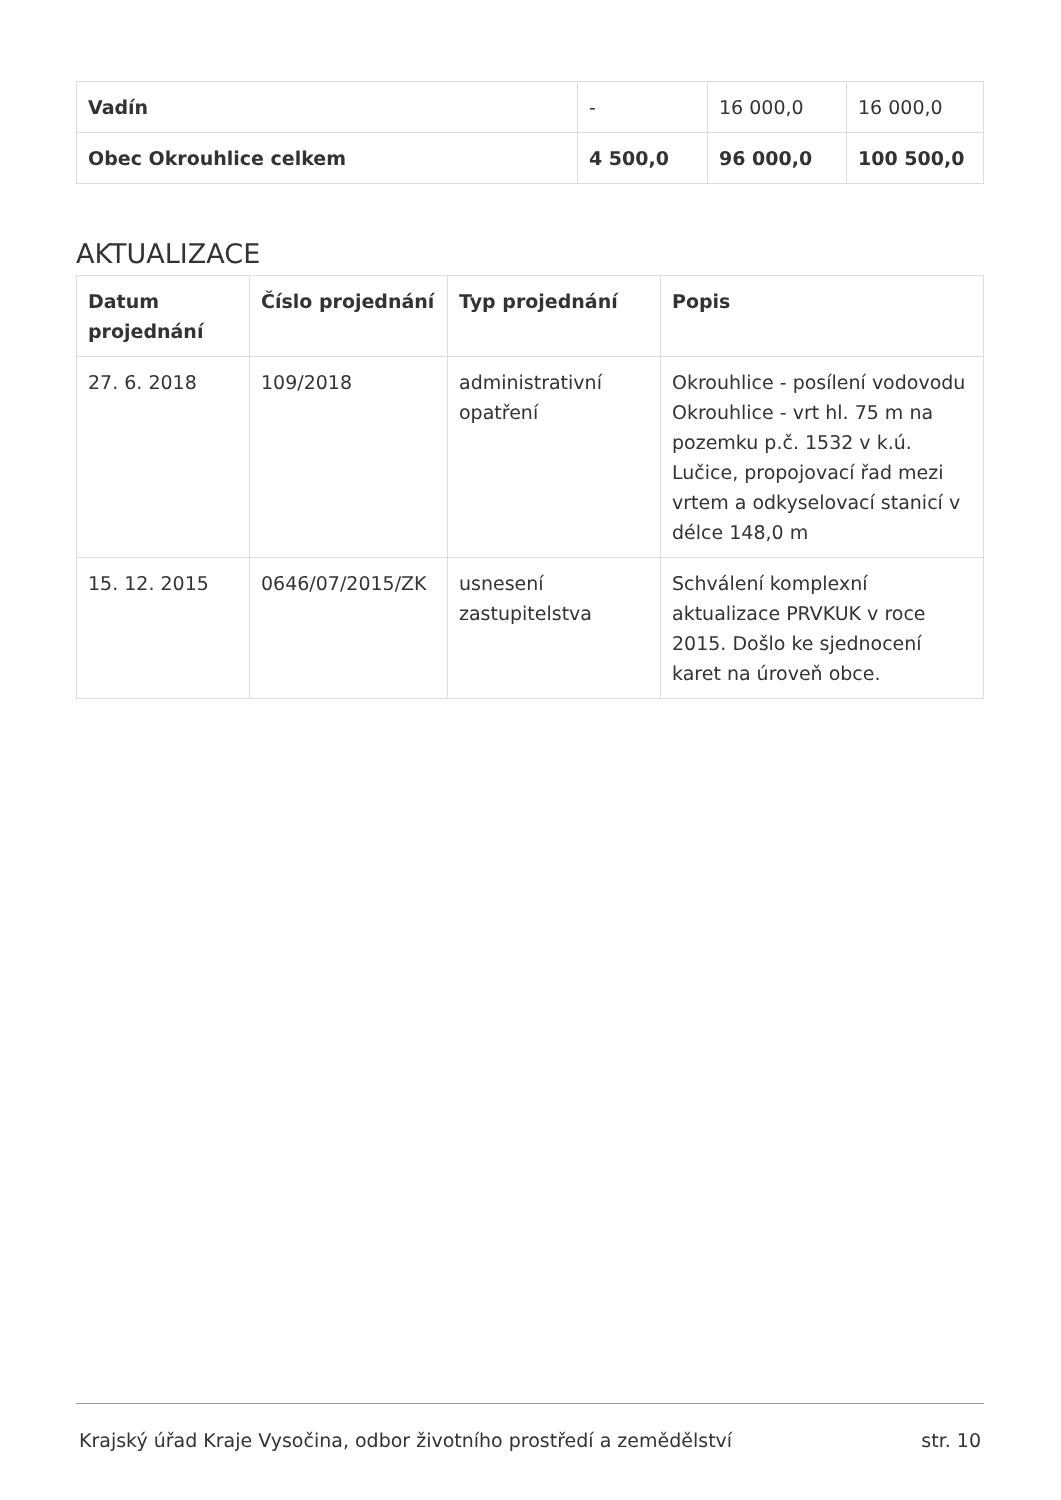| Vadín | - | 16 000,0 | 16 000,0 |
| Obec Okrouhlice celkem | 4 500,0 | 96 000,0 | 100 500,0 |
AKTUALIZACE
| Datum projednání | Číslo projednání | Typ projednání | Popis |
| --- | --- | --- | --- |
| 27. 6. 2018 | 109/2018 | administrativní opatření | Okrouhlice - posílení vodovodu Okrouhlice - vrt hl. 75 m na pozemku p.č. 1532 v k.ú. Lučice, propojovací řad mezi vrtem a odkyselovací stanicí v délce 148,0 m |
| 15. 12. 2015 | 0646/07/2015/ZK | usnesení zastupitelstva | Schválení komplexní aktualizace PRVKUK v roce 2015. Došlo ke sjednocení karet na úroveň obce. |
Krajský úřad Kraje Vysočina, odbor životního prostředí a zemědělství str. 10